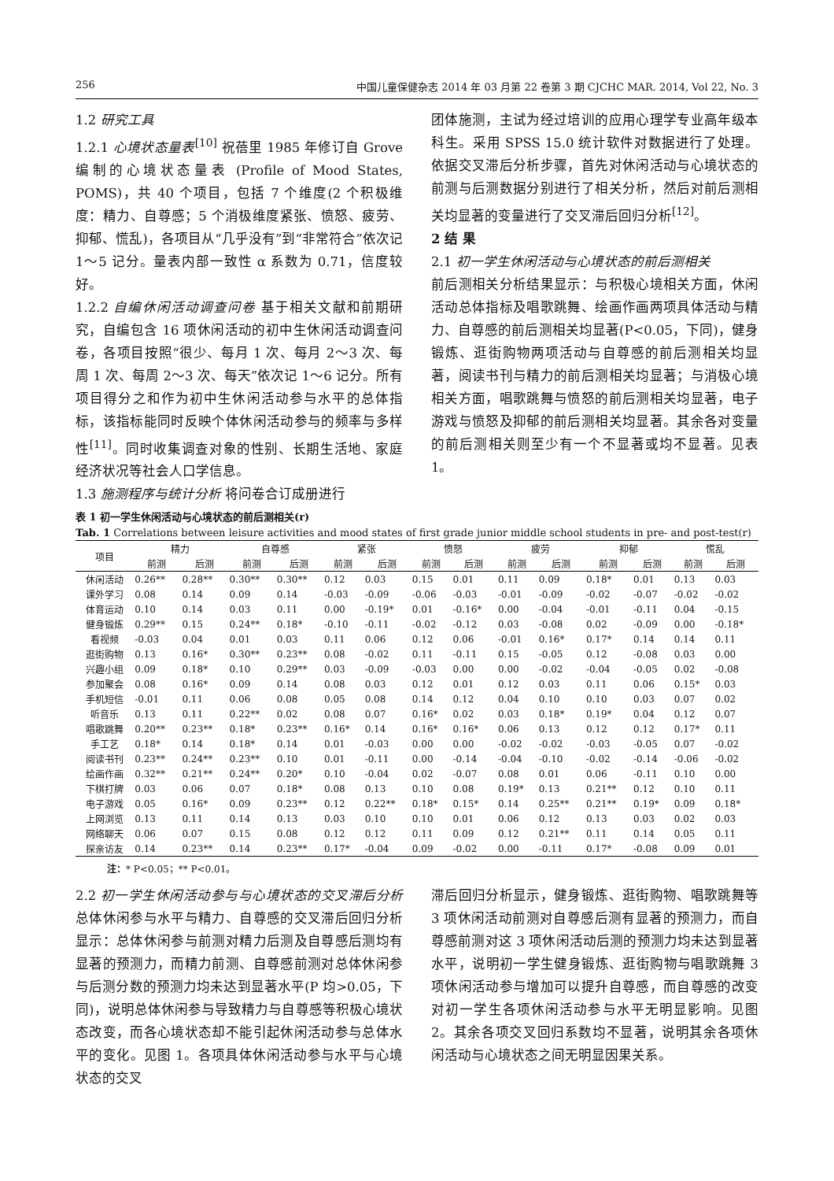256 中国儿童保健杂志 2014 年 03 月第 22 卷第 3 期 CJCHC MAR. 2014, Vol 22, No. 3
1.2 研究工具
1.2.1 心境状态量表<sup>[10]</sup> 祝蓓里 1985 年修订自 Grove 编制的心境状态量表 (Profile of Mood States, POMS)，共 40 个项目，包括 7 个维度(2 个积极维度：精力、自尊感；5 个消极维度紧张、愤怒、疲劳、抑郁、慌乱)，各项目从“几乎没有”到“非常符合”依次记 1～5 记分。量表内部一致性 α 系数为 0.71，信度较好。
1.2.2 自编休闲活动调查问卷 基于相关文献和前期研究，自编包含 16 项休闲活动的初中生休闲活动调查问卷，各项目按照“很少、每月 1 次、每月 2～3 次、每周 1 次、每周 2～3 次、每天”依次记 1～6 记分。所有项目得分之和作为初中生休闲活动参与水平的总体指标，该指标能同时反映个体休闲活动参与的频率与多样性<sup>[11]</sup>。同时收集调查对象的性别、长期生活地、家庭经济状况等社会人口学信息。
1.3 施测程序与统计分析 将问卷合订成册进行
团体施测，主试为经过培训的应用心理学专业高年级本科生。采用 SPSS 15.0 统计软件对数据进行了处理。依据交叉滞后分析步骤，首先对休闲活动与心境状态的前测与后测数据分别进行了相关分析，然后对前后测相关均显著的变量进行了交叉滞后回归分析<sup>[12]</sup>。
2 结 果
2.1 初一学生休闲活动与心境状态的前后测相关
前后测相关分析结果显示：与积极心境相关方面，休闲活动总体指标及唱歌跳舞、绘画作画两项具体活动与精力、自尊感的前后测相关均显著(P<0.05，下同)，健身锻炼、逛街购物两项活动与自尊感的前后测相关均显著，阅读书刊与精力的前后测相关均显著；与消极心境相关方面，唱歌跳舞与愤怒的前后测相关均显著，电子游戏与愤怒及抑郁的前后测相关均显著。其余各对变量的前后测相关则至少有一个不显著或均不显著。见表 1。
表 1 初一学生休闲活动与心境状态的前后测相关(r)
Tab. 1 Correlations between leisure activities and mood states of first grade junior middle school students in pre- and post-test(r)
| 项目 | 精力 | | 自尊感 | | 紧张 | | 愤怒 | | 疲劳 | | 抑郁 | | 慌乱 | |
| --- | --- | --- | --- | --- | --- | --- | --- | --- | --- | --- | --- | --- | --- | --- |
| | 前测 | 后测 | 前测 | 后测 | 前测 | 后测 | 前测 | 后测 | 前测 | 后测 | 前测 | 后测 | 前测 | 后测 |
| 休闲活动 | 0.26** | 0.28** | 0.30** | 0.30** | 0.12 | 0.03 | 0.15 | 0.01 | 0.11 | 0.09 | 0.18* | 0.01 | 0.13 | 0.03 |
| 课外学习 | 0.08 | 0.14 | 0.09 | 0.14 | -0.03 | -0.09 | -0.06 | -0.03 | -0.01 | -0.09 | -0.02 | -0.07 | -0.02 | -0.02 |
| 体育运动 | 0.10 | 0.14 | 0.03 | 0.11 | 0.00 | -0.19* | 0.01 | -0.16* | 0.00 | -0.04 | -0.01 | -0.11 | 0.04 | -0.15 |
| 健身锻炼 | 0.29** | 0.15 | 0.24** | 0.18* | -0.10 | -0.11 | -0.02 | -0.12 | 0.03 | -0.08 | 0.02 | -0.09 | 0.00 | -0.18* |
| 看视频 | -0.03 | 0.04 | 0.01 | 0.03 | 0.11 | 0.06 | 0.12 | 0.06 | -0.01 | 0.16* | 0.17* | 0.14 | 0.14 | 0.11 |
| 逛街购物 | 0.13 | 0.16* | 0.30** | 0.23** | 0.08 | -0.02 | 0.11 | -0.11 | 0.15 | -0.05 | 0.12 | -0.08 | 0.03 | 0.00 |
| 兴趣小组 | 0.09 | 0.18* | 0.10 | 0.29** | 0.03 | -0.09 | -0.03 | 0.00 | 0.00 | -0.02 | -0.04 | -0.05 | 0.02 | -0.08 |
| 参加聚会 | 0.08 | 0.16* | 0.09 | 0.14 | 0.08 | 0.03 | 0.12 | 0.01 | 0.12 | 0.03 | 0.11 | 0.06 | 0.15* | 0.03 |
| 手机短信 | -0.01 | 0.11 | 0.06 | 0.08 | 0.05 | 0.08 | 0.14 | 0.12 | 0.04 | 0.10 | 0.10 | 0.03 | 0.07 | 0.02 |
| 听音乐 | 0.13 | 0.11 | 0.22** | 0.02 | 0.08 | 0.07 | 0.16* | 0.02 | 0.03 | 0.18* | 0.19* | 0.04 | 0.12 | 0.07 |
| 唱歌跳舞 | 0.20** | 0.23** | 0.18* | 0.23** | 0.16* | 0.14 | 0.16* | 0.16* | 0.06 | 0.13 | 0.12 | 0.12 | 0.17* | 0.11 |
| 手工艺 | 0.18* | 0.14 | 0.18* | 0.14 | 0.01 | -0.03 | 0.00 | 0.00 | -0.02 | -0.02 | -0.03 | -0.05 | 0.07 | -0.02 |
| 阅读书刊 | 0.23** | 0.24** | 0.23** | 0.10 | 0.01 | -0.11 | 0.00 | -0.14 | -0.04 | -0.10 | -0.02 | -0.14 | -0.06 | -0.02 |
| 绘画作画 | 0.32** | 0.21** | 0.24** | 0.20* | 0.10 | -0.04 | 0.02 | -0.07 | 0.08 | 0.01 | 0.06 | -0.11 | 0.10 | 0.00 |
| 下棋打牌 | 0.03 | 0.06 | 0.07 | 0.18* | 0.08 | 0.13 | 0.10 | 0.08 | 0.19* | 0.13 | 0.21** | 0.12 | 0.10 | 0.11 |
| 电子游戏 | 0.05 | 0.16* | 0.09 | 0.23** | 0.12 | 0.22** | 0.18* | 0.15* | 0.14 | 0.25** | 0.21** | 0.19* | 0.09 | 0.18* |
| 上网浏览 | 0.13 | 0.11 | 0.14 | 0.13 | 0.03 | 0.10 | 0.10 | 0.01 | 0.06 | 0.12 | 0.13 | 0.03 | 0.02 | 0.03 |
| 网络聊天 | 0.06 | 0.07 | 0.15 | 0.08 | 0.12 | 0.12 | 0.11 | 0.09 | 0.12 | 0.21** | 0.11 | 0.14 | 0.05 | 0.11 |
| 探亲访友 | 0.14 | 0.23** | 0.14 | 0.23** | 0.17* | -0.04 | 0.09 | -0.02 | 0.00 | -0.11 | 0.17* | -0.08 | 0.09 | 0.01 |
注：* P<0.05；** P<0.01。
2.2 初一学生休闲活动参与与心境状态的交叉滞后分析 总体休闲参与水平与精力、自尊感的交叉滞后回归分析显示：总体休闲参与前测对精力后测及自尊感后测均有显著的预测力，而精力前测、自尊感前测对总体休闲参与后测分数的预测力均未达到显著水平(P 均>0.05，下同)，说明总体休闲参与导致精力与自尊感等积极心境状态改变，而各心境状态却不能引起休闲活动参与总体水平的变化。见图 1。各项具体休闲活动参与水平与心境状态的交叉
滞后回归分析显示，健身锻炼、逛街购物、唱歌跳舞等 3 项休闲活动前测对自尊感后测有显著的预测力，而自尊感前测对这 3 项休闲活动后测的预测力均未达到显著水平，说明初一学生健身锻炼、逛街购物与唱歌跳舞 3 项休闲活动参与增加可以提升自尊感，而自尊感的改变对初一学生各项休闲活动参与水平无明显影响。见图 2。其余各项交叉回归系数均不显著，说明其余各项休闲活动与心境状态之间无明显因果关系。